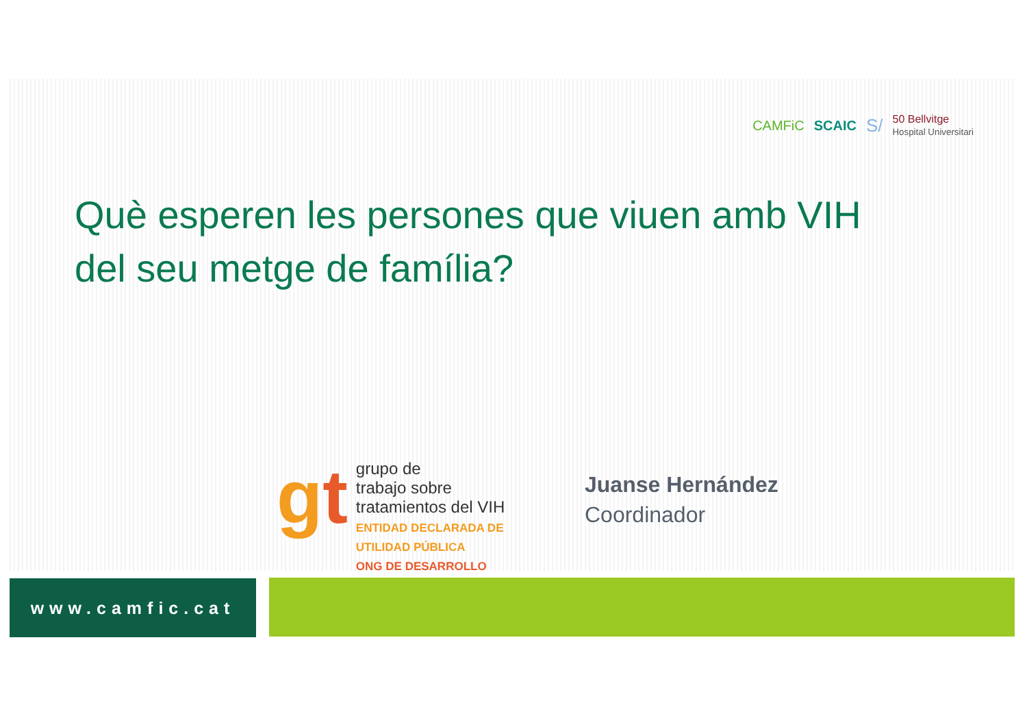CAMFiC SCAIC S/ 50 Bellvitge
Hospital Universitari
Què esperen les persones que viuen amb VIH del seu metge de família?
gt
grupo de
trabajo sobre
tratamientos del VIH
ENTIDAD DECLARADA DE
UTILIDAD PÚBLICA
ONG DE DESARROLLO
Juanse Hernández
Coordinador
www.camfic.cat